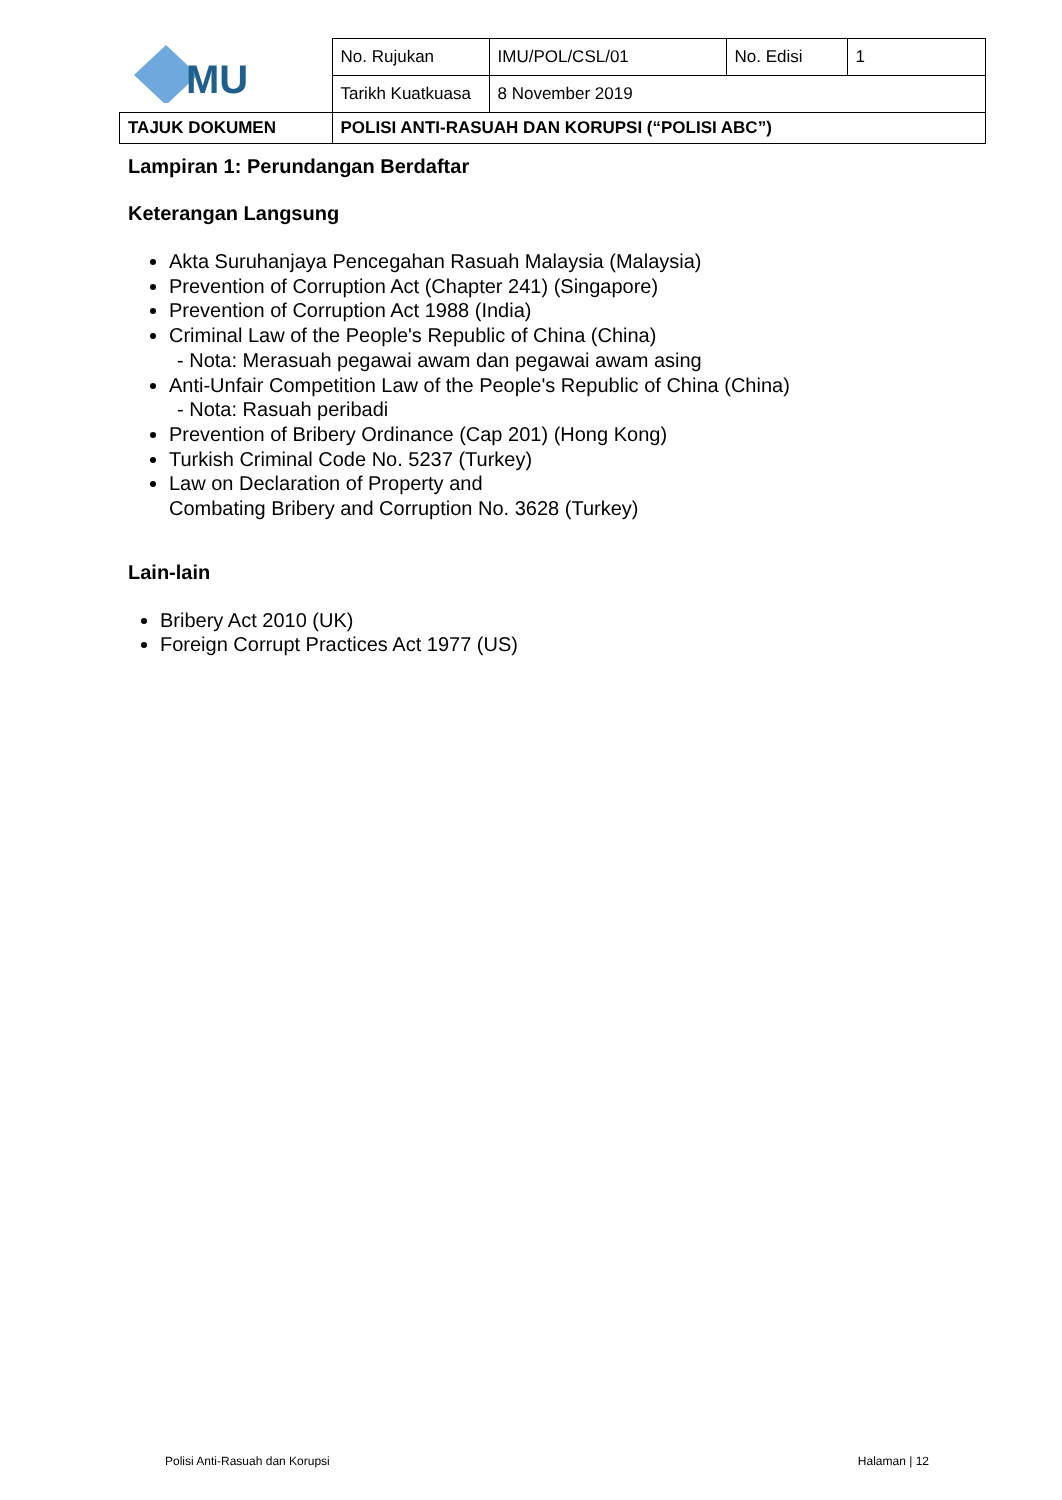| MU | No. Rujukan | IMU/POL/CSL/01 | No. Edisi | 1 |
| | Tarikh Kuatkuasa | 8 November 2019 | | |
| TAJUK DOKUMEN | POLISI ANTI-RASUAH DAN KORUPSI (“POLISI ABC”) | | | |
Lampiran 1: Perundangan Berdaftar
Keterangan Langsung
Akta Suruhanjaya Pencegahan Rasuah Malaysia (Malaysia)
Prevention of Corruption Act (Chapter 241) (Singapore)
Prevention of Corruption Act 1988 (India)
Criminal Law of the People's Republic of China (China)
- Nota: Merasuah pegawai awam dan pegawai awam asing
Anti-Unfair Competition Law of the People's Republic of China (China)
- Nota: Rasuah peribadi
Prevention of Bribery Ordinance (Cap 201) (Hong Kong)
Turkish Criminal Code No. 5237 (Turkey)
Law on Declaration of Property and
Combating Bribery and Corruption No. 3628 (Turkey)
Lain-lain
Bribery Act 2010 (UK)
Foreign Corrupt Practices Act 1977 (US)
Polisi Anti-Rasuah dan Korupsi Halaman | 12